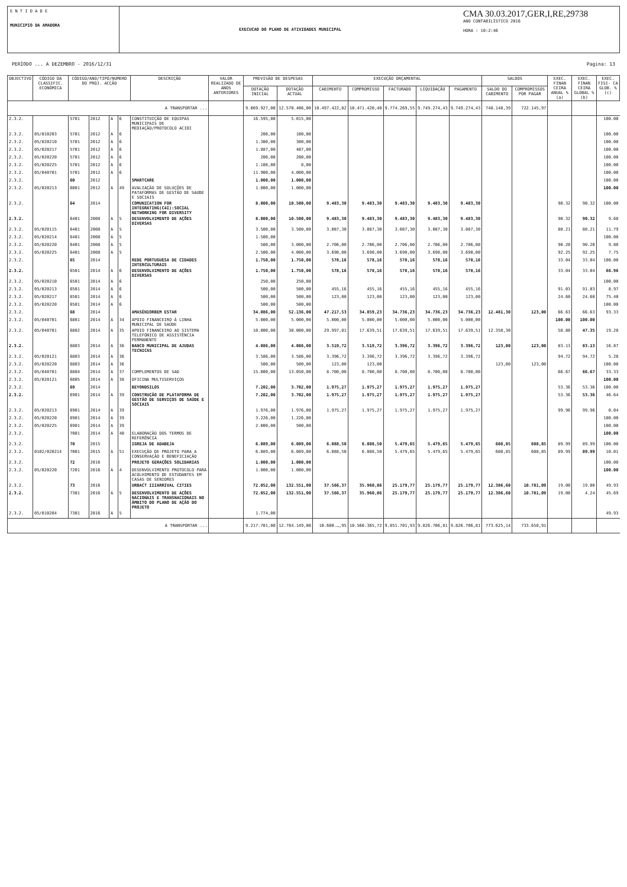E N T I D A D E
MUNICIPIO DA AMADORA
EXECUCAO DO PLANO DE ATIVIDADES MUNICIPAL
CMA 30.03.2017,GER,I,RE,29738
ANO CONTABILÍSTICO 2016
HORA : 10:2:46
PERÍODO ... A DEZEMBRO - 2016/12/31 Pagina: 13
| OBJECTIVO | CÓDIGO DA CLASSIFIC. ECONÓMICA | CÓDIGO/ANO/TIPO/NUMERO DO PROJ. ACÇÃO | | | | DESCRIÇÃO | VALOR REALIZADO DE ANOS ANTERIORES | PREVISÃO DE DESPESAS | | EXECUÇÃO ORÇAMENTAL | | | | | SALDOS | | EXEC. FINAN CEIRA ANUAL % (a) | EXEC. FINAN CEIRA GLOBAL % (b) | EXEC. FISI- CA GLOB. % (c) |
| --- | --- | --- | --- | --- | --- | --- | --- | --- | --- | --- | --- | --- | --- | --- | --- | --- | --- | --- | --- |
| | | | | | | | | DOTAÇÃO INICIAL | DOTAÇÃO ACTUAL | CABIMENTO | COMPROMISSO | FACTURADO | LIQUIDAÇÃO | PAGAMENTO | SALDO DO CABIMENTO | COMPROMISSOS POR PAGAR | | | |
| A TRANSPORTAR ... | | | | | | | | 9.069.927,00 | 12.570.406,00 | 10.497.422,82 | 10.471.420,40 | 9.774.269,55 | 9.749.274,43 | 9.749.274,43 | 748.148,39 | 722.145,97 | | | |
| 2.3.2. | | 5701 | 2012 | A | 6 | CONSTITUIÇÃO DE EQUIPAS MUNICIPAIS DE MEDIAÇÃO/PROTOCOLO ACIDI | | 16.595,00 | 5.015,00 | | | | | | | | | | 100.00 |
| 2.3.2. | 05/010203 | 5701 | 2012 | A | 6 | | | 200,00 | 100,00 | | | | | | | | | | 100.00 |
| 2.3.2. | 05/020210 | 5701 | 2012 | A | 6 | | | 1.300,00 | 300,00 | | | | | | | | | | 100.00 |
| 2.3.2. | 05/020217 | 5701 | 2012 | A | 6 | | | 1.887,00 | 407,00 | | | | | | | | | | 100.00 |
| 2.3.2. | 05/020220 | 5701 | 2012 | A | 6 | | | 200,00 | 200,00 | | | | | | | | | | 100.00 |
| 2.3.2. | 05/020225 | 5701 | 2012 | A | 6 | | | 1.108,00 | 8,00 | | | | | | | | | | 100.00 |
| 2.3.2. | 05/040701 | 5701 | 2012 | A | 6 | | | 11.900,00 | 4.000,00 | | | | | | | | | | 100.00 |
| 2.3.2. | | 60 | 2012 | | | SMARTCARE | | 1.000,00 | 1.000,00 | | | | | | | | | | 100.00 |
| 2.3.2. | 05/020213 | 6001 | 2012 | A | 49 | AVALIAÇÃO DE SOLUÇÕES DE PATAFORMAS DE GESTÃO DE SAUDE E SOCIAIS | | 1.000,00 | 1.000,00 | | | | | | | | | | 100.00 |
| 2.3.2. | | 64 | 2014 | | | COMUNICATION FOR INTEGRATING(C4I):SOCIAL NETWORKING FOR DIVERSITY | | 8.000,00 | 10.500,00 | 9.483,30 | 9.483,30 | 9.483,30 | 9.483,30 | 9.483,30 | | | 90.32 | 90.32 | 100.00 |
| 2.3.2. | | 6401 | 2008 | A | 5 | DESENVOLVIMENTO DE AÇÕES DIVERSAS | | 8.000,00 | 10.500,00 | 9.483,30 | 9.483,30 | 9.483,30 | 9.483,30 | 9.483,30 | | | 90.32 | 90.32 | 9.68 |
| 2.3.2. | 05/020115 | 6401 | 2008 | A | 5 | | | 3.500,00 | 3.500,00 | 3.087,30 | 3.087,30 | 3.087,30 | 3.087,30 | 3.087,30 | | | 88.21 | 88.21 | 11.79 |
| 2.3.2. | 05/020214 | 6401 | 2008 | A | 5 | | | 1.500,00 | | | | | | | | | | | 100.00 |
| 2.3.2. | 05/020220 | 6401 | 2008 | A | 5 | | | 500,00 | 3.000,00 | 2.706,00 | 2.706,00 | 2.706,00 | 2.706,00 | 2.706,00 | | | 90.20 | 90.20 | 9.80 |
| 2.3.2. | 05/020225 | 6401 | 2008 | A | 5 | | | 2.500,00 | 4.000,00 | 3.690,00 | 3.690,00 | 3.690,00 | 3.690,00 | 3.690,00 | | | 92.25 | 92.25 | 7.75 |
| 2.3.2. | | 65 | 2014 | | | REDE PORTUGUESA DE CIDADES INTERCULTURAIS | | 1.750,00 | 1.750,00 | 578,16 | 578,16 | 578,16 | 578,16 | 578,16 | | | 33.04 | 33.04 | 100.00 |
| 2.3.2. | | 6501 | 2014 | A | 6 | DESENVOLVIMENTO DE AÇÕES DIVERSAS | | 1.750,00 | 1.750,00 | 578,16 | 578,16 | 578,16 | 578,16 | 578,16 | | | 33.04 | 33.04 | 66.96 |
| 2.3.2. | 05/020210 | 6501 | 2014 | A | 6 | | | 250,00 | 250,00 | | | | | | | | | | 100.00 |
| 2.3.2. | 05/020213 | 6501 | 2014 | A | 6 | | | 500,00 | 500,00 | 455,16 | 455,16 | 455,16 | 455,16 | 455,16 | | | 91.03 | 91.03 | 8.97 |
| 2.3.2. | 05/020217 | 6501 | 2014 | A | 6 | | | 500,00 | 500,00 | 123,00 | 123,00 | 123,00 | 123,00 | 123,00 | | | 24.60 | 24.60 | 75.40 |
| 2.3.2. | 05/020220 | 6501 | 2014 | A | 6 | | | 500,00 | 500,00 | | | | | | | | | | 100.00 |
| 2.3.2. | | 68 | 2014 | | | AMASÉNIORBEM ESTAR | | 34.086,00 | 52.136,00 | 47.217,53 | 34.859,23 | 34.736,23 | 34.736,23 | 34.736,23 | 12.481,30 | 123,00 | 66.63 | 66.63 | 93.33 |
| 2.3.2. | 05/040701 | 6801 | 2014 | A | 34 | APOIO FINANCEIRO À LINHA MUNICIPAL DE SAÚDE | | 5.000,00 | 5.000,00 | 5.000,00 | 5.000,00 | 5.000,00 | 5.000,00 | 5.000,00 | | | 100.00 | 100.00 | |
| 2.3.2. | 05/040701 | 6802 | 2014 | A | 35 | APOIO FINANCEIRO AO SISTEMA TELEFÓNICO DE ASSISTÊNCIA PERMANENTE | | 10.000,00 | 30.000,00 | 29.997,81 | 17.639,51 | 17.639,51 | 17.639,51 | 17.639,51 | 12.358,30 | | 58.80 | 47.35 | 19.28 |
| 2.3.2. | | 6803 | 2014 | A | 36 | BANCO MUNICIPAL DE AJUDAS TECNICAS | | 4.086,00 | 4.086,00 | 3.519,72 | 3.519,72 | 3.396,72 | 3.396,72 | 3.396,72 | 123,00 | 123,00 | 83.13 | 83.13 | 16.87 |
| 2.3.2. | 05/020121 | 6803 | 2014 | A | 36 | | | 3.586,00 | 3.586,00 | 3.396,72 | 3.396,72 | 3.396,72 | 3.396,72 | 3.396,72 | | | 94.72 | 94.72 | 5.28 |
| 2.3.2. | 05/020220 | 6803 | 2014 | A | 36 | | | 500,00 | 500,00 | 123,00 | 123,00 | | | | 123,00 | 123,00 | | | 100.00 |
| 2.3.2. | 05/040701 | 6804 | 2014 | A | 37 | COMPLEMENTOS DE SAD | | 15.000,00 | 13.050,00 | 8.700,00 | 8.700,00 | 8.700,00 | 8.700,00 | 8.700,00 | | | 66.67 | 66.67 | 33.33 |
| 2.3.2. | 05/020121 | 6805 | 2014 | A | 38 | OFICINA MULTISERVIÇOS | | | | | | | | | | | | | 100.00 |
| 2.3.2. | | 69 | 2014 | | | BEYONDSILOS | | 7.202,00 | 3.702,00 | 1.975,27 | 1.975,27 | 1.975,27 | 1.975,27 | 1.975,27 | | | 53.36 | 53.36 | 100.00 |
| 2.3.2. | | 6901 | 2014 | A | 39 | CONSTRUÇÃO DE PLATAFORMA DE GESTÃO DE SERVIÇOS DE SAÚDE E SOCIAIS | | 7.202,00 | 3.702,00 | 1.975,27 | 1.975,27 | 1.975,27 | 1.975,27 | 1.975,27 | | | 53.36 | 53.36 | 46.64 |
| 2.3.2. | 05/020213 | 6901 | 2014 | A | 39 | | | 1.976,00 | 1.976,00 | 1.975,27 | 1.975,27 | 1.975,27 | 1.975,27 | 1.975,27 | | | 99.96 | 99.96 | 0.04 |
| 2.3.2. | 05/020220 | 6901 | 2014 | A | 39 | | | 3.226,00 | 1.226,00 | | | | | | | | | | 100.00 |
| 2.3.2. | 05/020225 | 6901 | 2014 | A | 39 | | | 2.000,00 | 500,00 | | | | | | | | | | 100.00 |
| 2.3.2. | | 7001 | 2014 | A | 40 | ELABORAÇÃO DOS TERMOS DE REFERÊNCIA | | | | | | | | | | | | | 100.00 |
| 2.3.2. | | 70 | 2015 | | | IGREJA DE ADABEJA | | 6.089,00 | 6.089,00 | 6.088,50 | 6.088,50 | 5.479,65 | 5.479,65 | 5.479,65 | 608,85 | 608,85 | 89.99 | 89.99 | 100.00 |
| 2.3.2. | 0102/020214 | 7001 | 2015 | A | 51 | EXECUÇÃO DE PROJETO PARA A CONSERVAÇÃO E BENEFICIAÇÃO | | 6.089,00 | 6.089,00 | 6.088,50 | 6.088,50 | 5.479,65 | 5.479,65 | 5.479,65 | 608,85 | 608,85 | 89.99 | 89.99 | 10.01 |
| 2.3.2. | | 72 | 2016 | | | PROJETO GERAÇÕES SOLIDARIAS | | 1.000,00 | 1.000,00 | | | | | | | | | | 100.00 |
| 2.3.2. | 05/020220 | 7201 | 2016 | A | 4 | DESENVOLVIMENTO PROTOCOLO PARA ACOLHIMENTO DE ESTUDANTES EM CASAS DE SENIORES | | 1.000,00 | 1.000,00 | | | | | | | | | | 100.00 |
| 2.3.2. | | 73 | 2016 | | | URBACT IIIARRIVAL CITIES | | 72.052,00 | 132.551,00 | 37.566,37 | 35.960,86 | 25.179,77 | 25.179,77 | 25.179,77 | 12.386,60 | 10.781,09 | 19.00 | 19.00 | 49.93 |
| 2.3.2. | | 7301 | 2016 | A | 5 | DESENVOLVIMENTO DE AÇÕES NACIONAIS E TRANSNACIONAIS NO ÂMBITO DO PLANO DE AÇÃO DO PROJETO | | 72.052,00 | 132.551,00 | 37.566,37 | 35.960,86 | 25.179,77 | 25.179,77 | 25.179,77 | 12.386,60 | 10.781,09 | 19.00 | 4.24 | 45.69 |
| 2.3.2. | 05/010204 | 7301 | 2016 | A | 5 | | | 1.774,00 | | | | | | | | | | | 49.93 |
| A TRANSPORTAR ... | | | | | | | | 9.217.701,00 | 12.784.149,00 | 10.600.…,95 | 10.560.365,72 | 9.851.701,93 | 9.826.706,81 | 9.826.706,81 | 773.625,14 | 733.658,91 | | | |